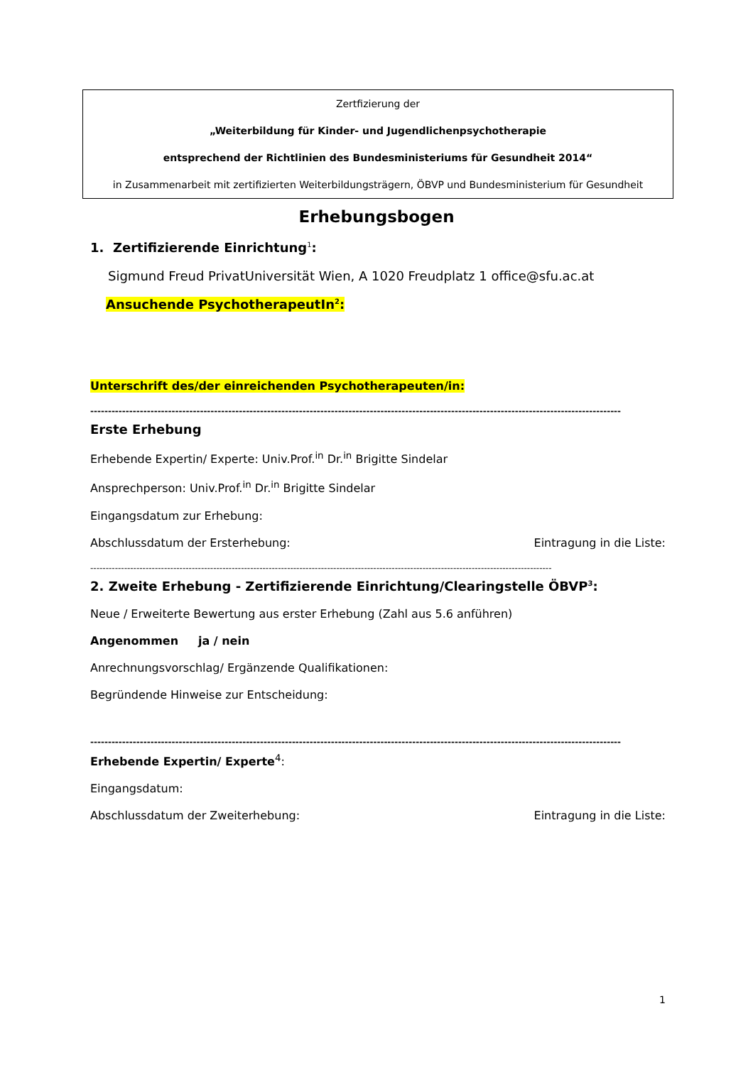Zertfizierung der
„Weiterbildung für Kinder- und Jugendlichenpsychotherapie
entsprechend der Richtlinien des Bundesministeriums für Gesundheit 2014“
in Zusammenarbeit mit zertifizierten Weiterbildungsträgern, ÖBVP und Bundesministerium für Gesundheit
Erhebungsbogen
1. Zertifizierende Einrichtung<sup>1</sup>:
Sigmund Freud PrivatUniversität Wien, A 1020 Freudplatz 1 office@sfu.ac.at
Ansuchende PsychotherapeutIn<sup>2</sup>:
Unterschrift des/der einreichenden Psychotherapeuten/in:
------------------------------------------------------------------------------------------------------------------------------------------------------
Erste Erhebung
Erhebende Expertin/ Experte: Univ.Prof.<sup>in</sup> Dr.<sup>in</sup> Brigitte Sindelar
Ansprechperson: Univ.Prof.<sup>in</sup> Dr.<sup>in</sup> Brigitte Sindelar
Eingangsdatum zur Erhebung:
Abschlussdatum der Ersterhebung: Eintragung in die Liste:
------------------------------------------------------------------------------------------------------------------------------------------------------
2. Zweite Erhebung - Zertifizierende Einrichtung/Clearingstelle ÖBVP<sup>3</sup>:
Neue / Erweiterte Bewertung aus erster Erhebung (Zahl aus 5.6 anführen)
Angenommen ja / nein
Anrechnungsvorschlag/ Ergänzende Qualifikationen:
Begründende Hinweise zur Entscheidung:
------------------------------------------------------------------------------------------------------------------------------------------------------
Erhebende Expertin/ Experte<sup>4</sup>:
Eingangsdatum:
Abschlussdatum der Zweiterhebung: Eintragung in die Liste:
1